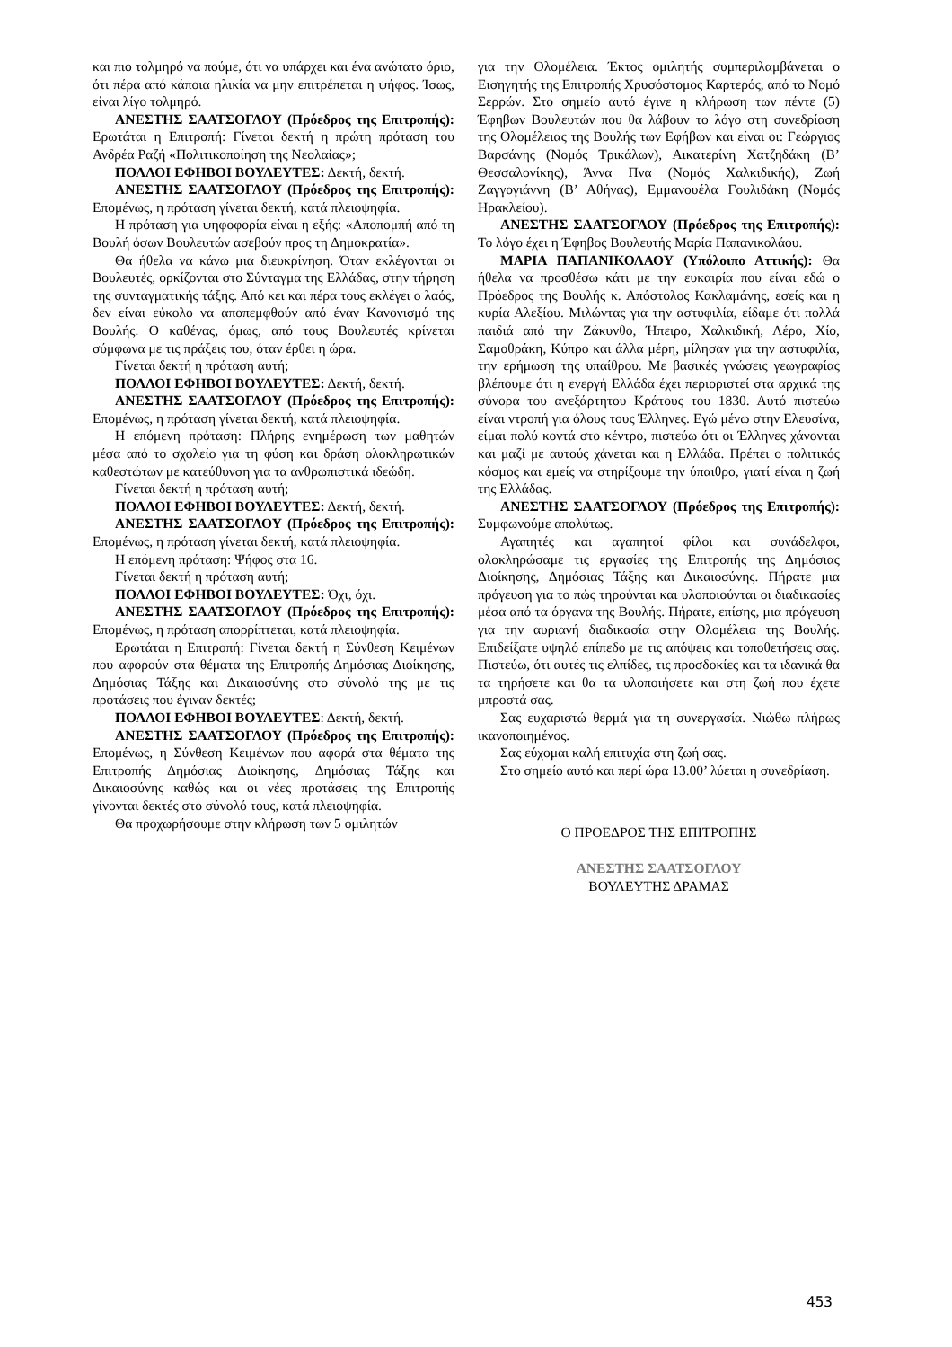και πιο τολμηρό να πούμε, ότι να υπάρχει και ένα ανώτατο όριο, ότι πέρα από κάποια ηλικία να μην επιτρέπεται η ψήφος. Ίσως, είναι λίγο τολμηρό.
ΑΝΕΣΤΗΣ ΣΑΑΤΣΟΓΛΟΥ (Πρόεδρος της Επιτροπής): Ερωτάται η Επιτροπή: Γίνεται δεκτή η πρώτη πρόταση του Ανδρέα Ραζή «Πολιτικοποίηση της Νεολαίας»;
ΠΟΛΛΟΙ ΕΦΗΒΟΙ ΒΟΥΛΕΥΤΕΣ: Δεκτή, δεκτή.
ΑΝΕΣΤΗΣ ΣΑΑΤΣΟΓΛΟΥ (Πρόεδρος της Επιτροπής): Επομένως, η πρόταση γίνεται δεκτή, κατά πλειοψηφία.
Η πρόταση για ψηφοφορία είναι η εξής: «Αποπομπή από τη Βουλή όσων Βουλευτών ασεβούν προς τη Δημοκρατία».
Θα ήθελα να κάνω μια διευκρίνηση. Όταν εκλέγονται οι Βουλευτές, ορκίζονται στο Σύνταγμα της Ελλάδας, στην τήρηση της συνταγματικής τάξης. Από κει και πέρα τους εκλέγει ο λαός, δεν είναι εύκολο να αποπεμφθούν από έναν Κανονισμό της Βουλής. Ο καθένας, όμως, από τους Βουλευτές κρίνεται σύμφωνα με τις πράξεις του, όταν έρθει η ώρα.
Γίνεται δεκτή η πρόταση αυτή;
ΠΟΛΛΟΙ ΕΦΗΒΟΙ ΒΟΥΛΕΥΤΕΣ: Δεκτή, δεκτή.
ΑΝΕΣΤΗΣ ΣΑΑΤΣΟΓΛΟΥ (Πρόεδρος της Επιτροπής): Επομένως, η πρόταση γίνεται δεκτή, κατά πλειοψηφία.
Η επόμενη πρόταση: Πλήρης ενημέρωση των μαθητών μέσα από το σχολείο για τη φύση και δράση ολοκληρωτικών καθεστώτων με κατεύθυνση για τα ανθρωπιστικά ιδεώδη.
Γίνεται δεκτή η πρόταση αυτή;
ΠΟΛΛΟΙ ΕΦΗΒΟΙ ΒΟΥΛΕΥΤΕΣ: Δεκτή, δεκτή.
ΑΝΕΣΤΗΣ ΣΑΑΤΣΟΓΛΟΥ (Πρόεδρος της Επιτροπής): Επομένως, η πρόταση γίνεται δεκτή, κατά πλειοψηφία.
Η επόμενη πρόταση: Ψήφος στα 16.
Γίνεται δεκτή η πρόταση αυτή;
ΠΟΛΛΟΙ ΕΦΗΒΟΙ ΒΟΥΛΕΥΤΕΣ: Όχι, όχι.
ΑΝΕΣΤΗΣ ΣΑΑΤΣΟΓΛΟΥ (Πρόεδρος της Επιτροπής): Επομένως, η πρόταση απορρίπτεται, κατά πλειοψηφία.
Ερωτάται η Επιτροπή: Γίνεται δεκτή η Σύνθεση Κειμένων που αφορούν στα θέματα της Επιτροπής Δημόσιας Διοίκησης, Δημόσιας Τάξης και Δικαιοσύνης στο σύνολό της με τις προτάσεις που έγιναν δεκτές;
ΠΟΛΛΟΙ ΕΦΗΒΟΙ ΒΟΥΛΕΥΤΕΣ: Δεκτή, δεκτή.
ΑΝΕΣΤΗΣ ΣΑΑΤΣΟΓΛΟΥ (Πρόεδρος της Επιτροπής): Επομένως, η Σύνθεση Κειμένων που αφορά στα θέματα της Επιτροπής Δημόσιας Διοίκησης, Δημόσιας Τάξης και Δικαιοσύνης καθώς και οι νέες προτάσεις της Επιτροπής γίνονται δεκτές στο σύνολό τους, κατά πλειοψηφία.
Θα προχωρήσουμε στην κλήρωση των 5 ομιλητών
για την Ολομέλεια. Έκτος ομιλητής συμπεριλαμβάνεται ο Εισηγητής της Επιτροπής Χρυσόστομος Καρτερός, από το Νομό Σερρών. Στο σημείο αυτό έγινε η κλήρωση των πέντε (5) Έφηβων Βουλευτών που θα λάβουν το λόγο στη συνεδρίαση της Ολομέλειας της Βουλής των Εφήβων και είναι οι: Γεώργιος Βαρσάνης (Νομός Τρικάλων), Αικατερίνη Χατζηδάκη (Β’ Θεσσαλονίκης), Άννα Πνα (Νομός Χαλκιδικής), Ζωή Ζαγγογιάννη (Β’ Αθήνας), Εμμανουέλα Γουλιδάκη (Νομός Ηρακλείου).
ΑΝΕΣΤΗΣ ΣΑΑΤΣΟΓΛΟΥ (Πρόεδρος της Επιτροπής): Το λόγο έχει η Έφηβος Βουλευτής Μαρία Παπανικολάου.
ΜΑΡΙΑ ΠΑΠΑΝΙΚΟΛΑΟΥ (Υπόλοιπο Αττικής): Θα ήθελα να προσθέσω κάτι με την ευκαιρία που είναι εδώ ο Πρόεδρος της Βουλής κ. Απόστολος Κακλαμάνης, εσείς και η κυρία Αλεξίου. Μιλώντας για την αστυφιλία, είδαμε ότι πολλά παιδιά από την Ζάκυνθο, Ήπειρο, Χαλκιδική, Λέρο, Χίο, Σαμοθράκη, Κύπρο και άλλα μέρη, μίλησαν για την αστυφιλία, την ερήμωση της υπαίθρου. Με βασικές γνώσεις γεωγραφίας βλέπουμε ότι η ενεργή Ελλάδα έχει περιοριστεί στα αρχικά της σύνορα του ανεξάρτητου Κράτους του 1830. Αυτό πιστεύω είναι ντροπή για όλους τους Έλληνες. Εγώ μένω στην Ελευσίνα, είμαι πολύ κοντά στο κέντρο, πιστεύω ότι οι Έλληνες χάνονται και μαζί με αυτούς χάνεται και η Ελλάδα. Πρέπει ο πολιτικός κόσμος και εμείς να στηρίξουμε την ύπαιθρο, γιατί είναι η ζωή της Ελλάδας.
ΑΝΕΣΤΗΣ ΣΑΑΤΣΟΓΛΟΥ (Πρόεδρος της Επιτροπής): Συμφωνούμε απολύτως.
Αγαπητές και αγαπητοί φίλοι και συνάδελφοι, ολοκληρώσαμε τις εργασίες της Επιτροπής της Δημόσιας Διοίκησης, Δημόσιας Τάξης και Δικαιοσύνης. Πήρατε μια πρόγευση για το πώς τηρούνται και υλοποιούνται οι διαδικασίες μέσα από τα όργανα της Βουλής. Πήρατε, επίσης, μια πρόγευση για την αυριανή διαδικασία στην Ολομέλεια της Βουλής. Επιδείξατε υψηλό επίπεδο με τις απόψεις και τοποθετήσεις σας. Πιστεύω, ότι αυτές τις ελπίδες, τις προσδοκίες και τα ιδανικά θα τα τηρήσετε και θα τα υλοποιήσετε και στη ζωή που έχετε μπροστά σας.
Σας ευχαριστώ θερμά για τη συνεργασία. Νιώθω πλήρως ικανοποιημένος.
Σας εύχομαι καλή επιτυχία στη ζωή σας.
Στο σημείο αυτό και περί ώρα 13.00’ λύεται η συνεδρίαση.
Ο ΠΡΟΕΔΡΟΣ ΤΗΣ ΕΠΙΤΡΟΠΗΣ
ΑΝΕΣΤΗΣ ΣΑΑΤΣΟΓΛΟΥ
ΒΟΥΛΕΥΤΗΣ ΔΡΑΜΑΣ
453